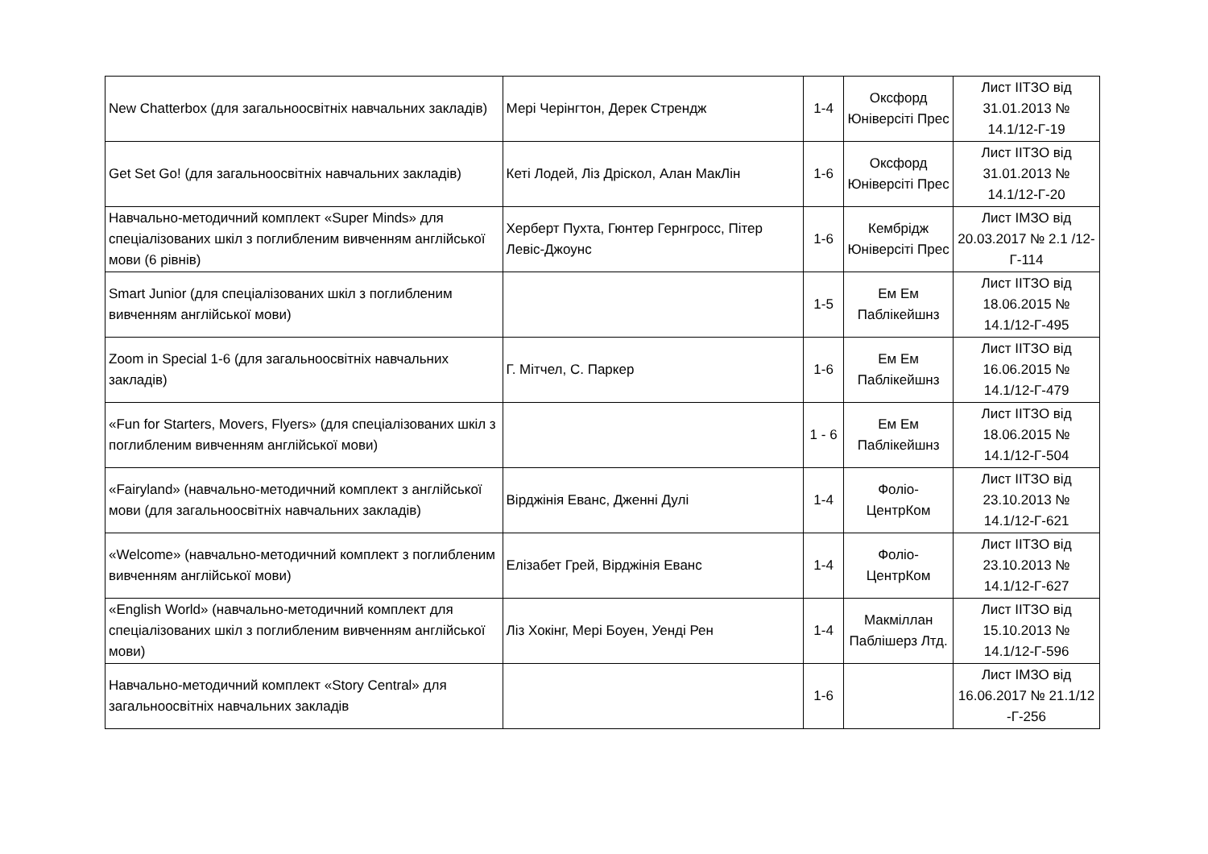| New Chatterbox (для загальноосвітніх навчальних закладів) | Мері Черінгтон, Дерек Стрендж | 1-4 | Оксфорд Юніверсіті Прес | Лист ІІТЗО від 31.01.2013 № 14.1/12-Г-19 |
| Get Set Go! (для загальноосвітніх навчальних закладів) | Кеті Лодей, Ліз Дріскол, Алан МакЛін | 1-6 | Оксфорд Юніверсіті Прес | Лист ІІТЗО від 31.01.2013 № 14.1/12-Г-20 |
| Навчально-методичний комплект «Super Minds» для спеціалізованих шкіл з поглибленим вивченням англійської мови (6 рівнів) | Херберт Пухта, Гюнтер Гернгросс, Пітер Левіс-Джоунс | 1-6 | Кембрідж Юніверсіті Прес | Лист ІМЗО від 20.03.2017 № 2.1 /12-Г-114 |
| Smart Junior (для спеціалізованих шкіл з поглибленим вивченням англійської мови) | | 1-5 | Ем Ем Паблікейшнз | Лист ІІТЗО від 18.06.2015 № 14.1/12-Г-495 |
| Zoom in Special 1-6 (для загальноосвітніх навчальних закладів) | Г. Мітчел, С. Паркер | 1-6 | Ем Ем Паблікейшнз | Лист ІІТЗО від 16.06.2015 № 14.1/12-Г-479 |
| «Fun for Starters, Movers, Flyers» (для спеціалізованих шкіл з поглибленим вивченням англійської мови) | | 1 - 6 | Ем Ем Паблікейшнз | Лист ІІТЗО від 18.06.2015 № 14.1/12-Г-504 |
| «Fairyland» (навчально-методичний комплект з англійської мови (для загальноосвітніх навчальних закладів) | Вірджінія Еванс, Дженні Дулі | 1-4 | Фоліо-ЦентрКом | Лист ІІТЗО від 23.10.2013 № 14.1/12-Г-621 |
| «Welcome» (навчально-методичний комплект з поглибленим вивченням англійської мови) | Елізабет Грей, Вірджінія Еванс | 1-4 | Фоліо-ЦентрКом | Лист ІІТЗО від 23.10.2013 № 14.1/12-Г-627 |
| «English World» (навчально-методичний комплект для спеціалізованих шкіл з поглибленим вивченням англійської мови) | Ліз Хокінг, Мері Боуен, Уенді Рен | 1-4 | Макміллан Паблішерз Лтд. | Лист ІІТЗО від 15.10.2013 № 14.1/12-Г-596 |
| Навчально-методичний комплект «Story Central» для загальноосвітніх навчальних закладів | | 1-6 | | Лист ІМЗО від 16.06.2017 № 21.1/12 -Г-256 |